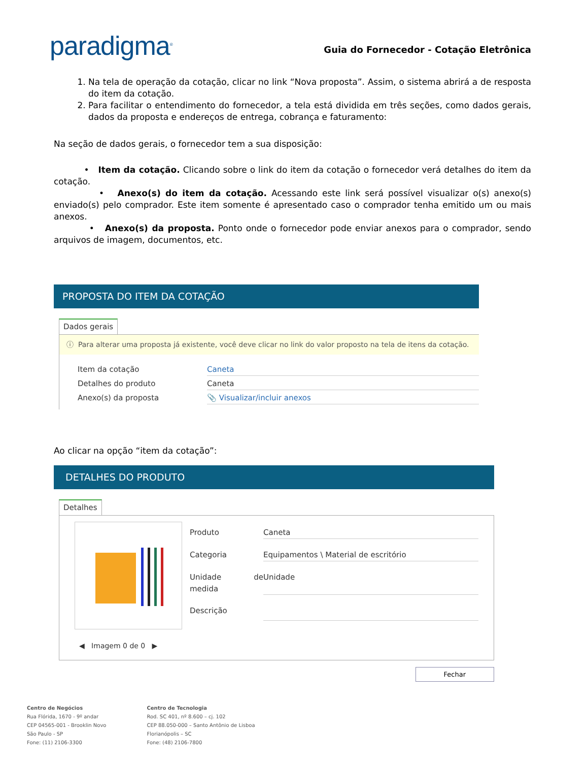paradigma<sup>®</sup>
Guia do Fornecedor - Cotação Eletrônica
1. Na tela de operação da cotação, clicar no link “Nova proposta”. Assim, o sistema abrirá a de resposta do item da cotação.
2. Para facilitar o entendimento do fornecedor, a tela está dividida em três seções, como dados gerais, dados da proposta e endereços de entrega, cobrança e faturamento:
Na seção de dados gerais, o fornecedor tem a sua disposição:
• Item da cotação. Clicando sobre o link do item da cotação o fornecedor verá detalhes do item da cotação.
• Anexo(s) do item da cotação. Acessando este link será possível visualizar o(s) anexo(s) enviado(s) pelo comprador. Este item somente é apresentado caso o comprador tenha emitido um ou mais anexos.
• Anexo(s) da proposta. Ponto onde o fornecedor pode enviar anexos para o comprador, sendo arquivos de imagem, documentos, etc.
PROPOSTA DO ITEM DA COTAÇÃO
Dados gerais
ⓘ Para alterar uma proposta já existente, você deve clicar no link do valor proposto na tela de itens da cotação.
Item da cotação Caneta
Detalhes do produto Caneta
Anexo(s) da proposta 📎 Visualizar/incluir anexos
Ao clicar na opção “item da cotação”:
DETALHES DO PRODUTO
Detalhes
Produto Caneta
Categoria Equipamentos \ Material de escritório
Unidade de medida Unidade
Descrição
◀ Imagem 0 de 0 ▶
Fechar
Centro de Negócios
Rua Flórida, 1670 - 9º andar
CEP 04565-001 - Brooklin Novo
São Paulo - SP
Fone: (11) 2106-3300
Centro de Tecnologia
Rod. SC 401, nº 8.600 – cj. 102
CEP 88.050-000 – Santo Antônio de Lisboa
Florianópolis – SC
Fone: (48) 2106-7800